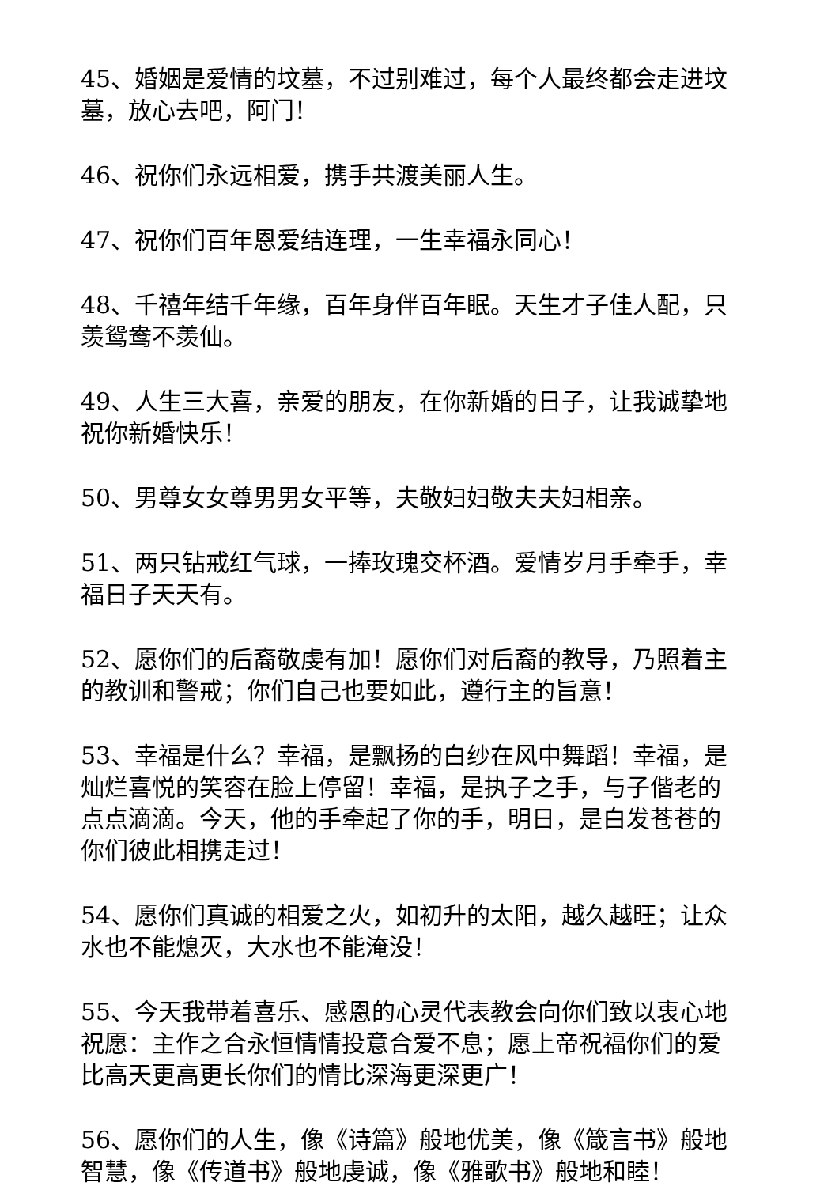45、婚姻是爱情的坟墓，不过别难过，每个人最终都会走进坟墓，放心去吧，阿门！
46、祝你们永远相爱，携手共渡美丽人生。
47、祝你们百年恩爱结连理，一生幸福永同心！
48、千禧年结千年缘，百年身伴百年眠。天生才子佳人配，只羡鸳鸯不羡仙。
49、人生三大喜，亲爱的朋友，在你新婚的日子，让我诚挚地祝你新婚快乐！
50、男尊女女尊男男女平等，夫敬妇妇敬夫夫妇相亲。
51、两只钻戒红气球，一捧玫瑰交杯酒。爱情岁月手牵手，幸福日子天天有。
52、愿你们的后裔敬虔有加！愿你们对后裔的教导，乃照着主的教训和警戒；你们自己也要如此，遵行主的旨意！
53、幸福是什么？幸福，是飘扬的白纱在风中舞蹈！幸福，是灿烂喜悦的笑容在脸上停留！幸福，是执子之手，与子偕老的点点滴滴。今天，他的手牵起了你的手，明日，是白发苍苍的你们彼此相携走过！
54、愿你们真诚的相爱之火，如初升的太阳，越久越旺；让众水也不能熄灭，大水也不能淹没！
55、今天我带着喜乐、感恩的心灵代表教会向你们致以衷心地祝愿：主作之合永恒情情投意合爱不息；愿上帝祝福你们的爱比高天更高更长你们的情比深海更深更广！
56、愿你们的人生，像《诗篇》般地优美，像《箴言书》般地智慧，像《传道书》般地虔诚，像《雅歌书》般地和睦！